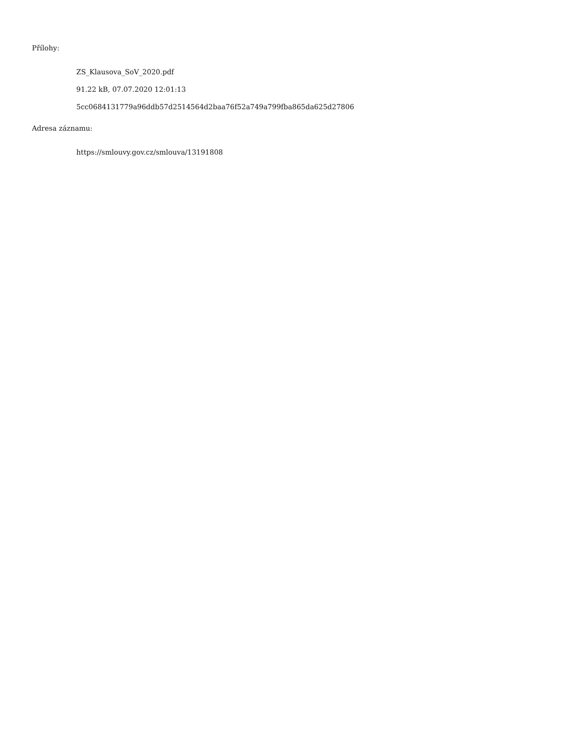Přílohy:
ZS_Klausova_SoV_2020.pdf
91.22 kB, 07.07.2020 12:01:13
5cc0684131779a96ddb57d2514564d2baa76f52a749a799fba865da625d27806
Adresa záznamu:
https://smlouvy.gov.cz/smlouva/13191808